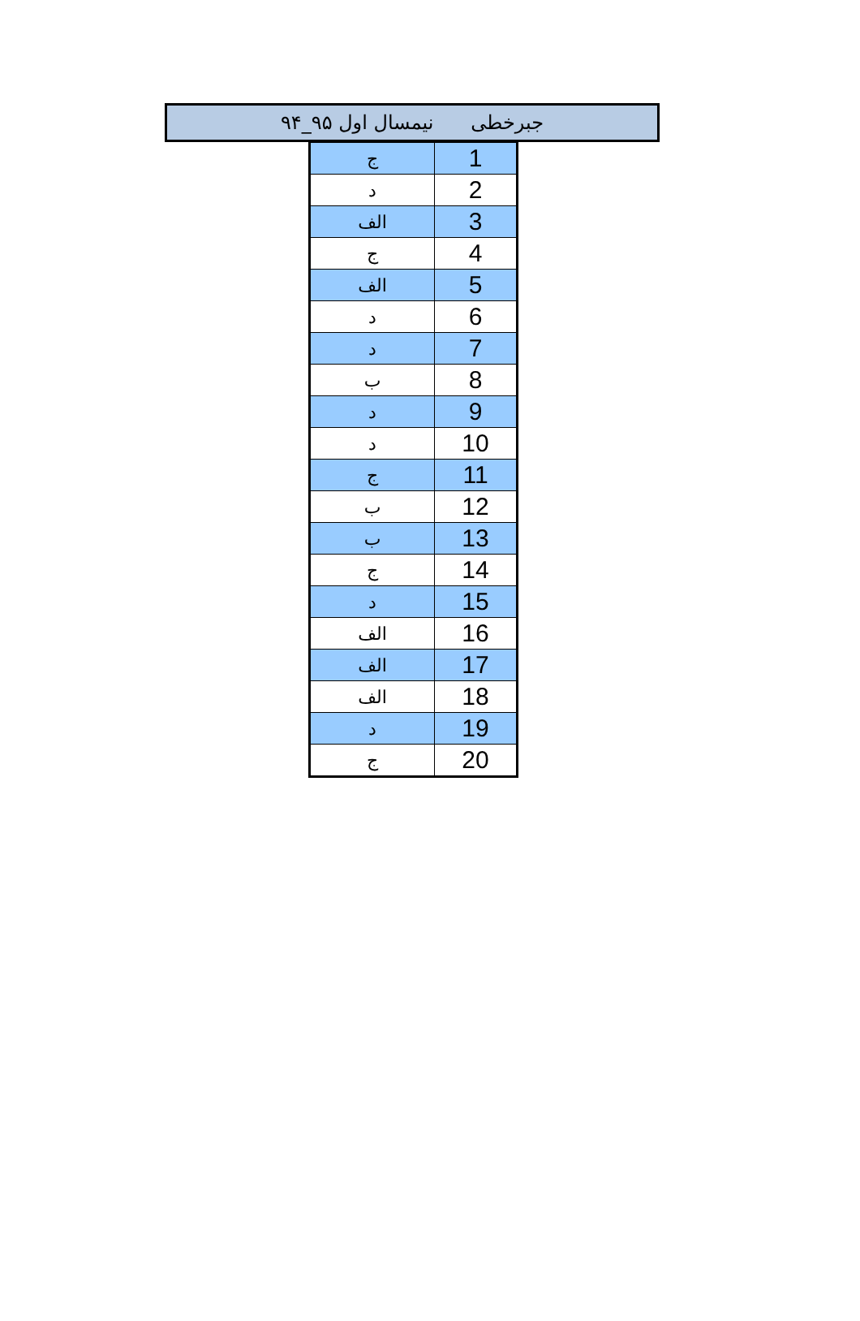جبرخطی نیمسال اول ۹۵_۹۴
| ج | 1 |
| د | 2 |
| الف | 3 |
| ج | 4 |
| الف | 5 |
| د | 6 |
| د | 7 |
| ب | 8 |
| د | 9 |
| د | 10 |
| ج | 11 |
| ب | 12 |
| ب | 13 |
| ج | 14 |
| د | 15 |
| الف | 16 |
| الف | 17 |
| الف | 18 |
| د | 19 |
| ج | 20 |